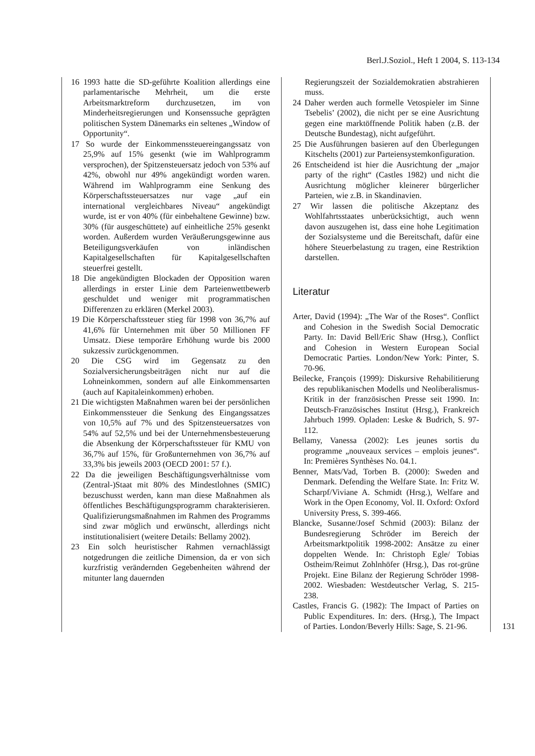Berl.J.Soziol., Heft 1 2004, S. 113-134
16 1993 hatte die SD-geführte Koalition allerdings eine parlamentarische Mehrheit, um die erste Arbeitsmarktreform durchzusetzen, im von Minderheitsregierungen und Konsenssuche geprägten politischen System Dänemarks ein seltenes „Window of Opportunity“.
17 So wurde der Einkommenssteuereingangssatz von 25,9% auf 15% gesenkt (wie im Wahlprogramm versprochen), der Spitzensteuersatz jedoch von 53% auf 42%, obwohl nur 49% angekündigt worden waren. Während im Wahlprogramm eine Senkung des Körperschaftssteuersatzes nur vage „auf ein international vergleichbares Niveau“ angekündigt wurde, ist er von 40% (für einbehaltene Gewinne) bzw. 30% (für ausgeschüttete) auf einheitliche 25% gesenkt worden. Außerdem wurden Veräußerungsgewinne aus Beteiligungsverkäufen von inländischen Kapitalgesellschaften für Kapitalgesellschaften steuerfrei gestellt.
18 Die angekündigten Blockaden der Opposition waren allerdings in erster Linie dem Parteienwettbewerb geschuldet und weniger mit programmatischen Differenzen zu erklären (Merkel 2003).
19 Die Körperschaftssteuer stieg für 1998 von 36,7% auf 41,6% für Unternehmen mit über 50 Millionen FF Umsatz. Diese temporäre Erhöhung wurde bis 2000 sukzessiv zurückgenommen.
20 Die CSG wird im Gegensatz zu den Sozialversicherungsbeiträgen nicht nur auf die Lohneinkommen, sondern auf alle Einkommensarten (auch auf Kapitaleinkommen) erhoben.
21 Die wichtigsten Maßnahmen waren bei der persönlichen Einkommenssteuer die Senkung des Eingangssatzes von 10,5% auf 7% und des Spitzensteuersatzes von 54% auf 52,5% und bei der Unternehmensbesteuerung die Absenkung der Körperschaftssteuer für KMU von 36,7% auf 15%, für Großunternehmen von 36,7% auf 33,3% bis jeweils 2003 (OECD 2001: 57 f.).
22 Da die jeweiligen Beschäftigungsverhältnisse vom (Zentral-)Staat mit 80% des Mindestlohnes (SMIC) bezuschusst werden, kann man diese Maßnahmen als öffentliches Beschäftigungsprogramm charakterisieren. Qualifizierungsmaßnahmen im Rahmen des Programms sind zwar möglich und erwünscht, allerdings nicht institutionalisiert (weitere Details: Bellamy 2002).
23 Ein solch heuristischer Rahmen vernachlässigt notgedrungen die zeitliche Dimension, da er von sich kurzfristig verändernden Gegebenheiten während der mitunter lang dauernden
Regierungszeit der Sozialdemokratien abstrahieren muss.
24 Daher werden auch formelle Vetospieler im Sinne Tsebelis’ (2002), die nicht per se eine Ausrichtung gegen eine marktöffnende Politik haben (z.B. der Deutsche Bundestag), nicht aufgeführt.
25 Die Ausführungen basieren auf den Überlegungen Kitschelts (2001) zur Parteiensystemkonfiguration.
26 Entscheidend ist hier die Ausrichtung der „major party of the right“ (Castles 1982) und nicht die Ausrichtung möglicher kleinerer bürgerlicher Parteien, wie z.B. in Skandinavien.
27 Wir lassen die politische Akzeptanz des Wohlfahrtsstaates unberücksichtigt, auch wenn davon auszugehen ist, dass eine hohe Legitimation der Sozialsysteme und die Bereitschaft, dafür eine höhere Steuerbelastung zu tragen, eine Restriktion darstellen.
Literatur
Arter, David (1994): „The War of the Roses“. Conflict and Cohesion in the Swedish Social Democratic Party. In: David Bell/Eric Shaw (Hrsg.), Conflict and Cohesion in Western European Social Democratic Parties. London/New York: Pinter, S. 70-96.
Beilecke, François (1999): Diskursive Rehabilitierung des republikanischen Modells und Neoliberalismus-Kritik in der französischen Presse seit 1990. In: Deutsch-Französisches Institut (Hrsg.), Frankreich Jahrbuch 1999. Opladen: Leske & Budrich, S. 97-112.
Bellamy, Vanessa (2002): Les jeunes sortis du programme „nouveaux services – emplois jeunes“. In: Premières Synthèses No. 04.1.
Benner, Mats/Vad, Torben B. (2000): Sweden and Denmark. Defending the Welfare State. In: Fritz W. Scharpf/Viviane A. Schmidt (Hrsg.), Welfare and Work in the Open Economy, Vol. II. Oxford: Oxford University Press, S. 399-466.
Blancke, Susanne/Josef Schmid (2003): Bilanz der Bundesregierung Schröder im Bereich der Arbeitsmarktpolitik 1998-2002: Ansätze zu einer doppelten Wende. In: Christoph Egle/ Tobias Ostheim/Reimut Zohlnhöfer (Hrsg.), Das rot-grüne Projekt. Eine Bilanz der Regierung Schröder 1998-2002. Wiesbaden: Westdeutscher Verlag, S. 215-238.
Castles, Francis G. (1982): The Impact of Parties on Public Expenditures. In: ders. (Hrsg.), The Impact of Parties. London/Beverly Hills: Sage, S. 21-96.
131